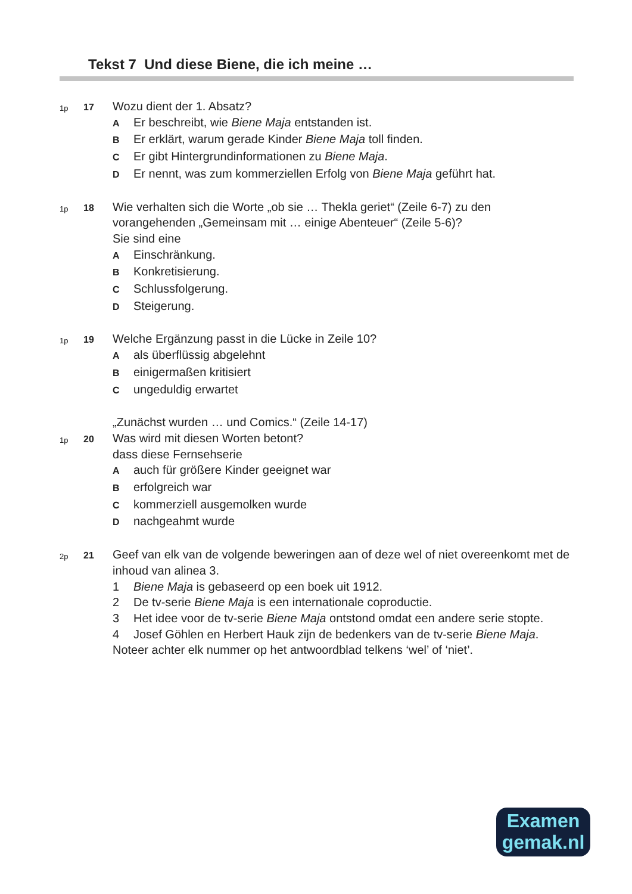Tekst 7 Und diese Biene, die ich meine …
1p
17
Wozu dient der 1. Absatz?
A Er beschreibt, wie Biene Maja entstanden ist.
B Er erklärt, warum gerade Kinder Biene Maja toll finden.
C Er gibt Hintergrundinformationen zu Biene Maja.
D Er nennt, was zum kommerziellen Erfolg von Biene Maja geführt hat.
1p
18
Wie verhalten sich die Worte „ob sie … Thekla geriet“ (Zeile 6-7) zu den vorangehenden „Gemeinsam mit … einige Abenteuer“ (Zeile 5-6)?
Sie sind eine
A Einschränkung.
B Konkretisierung.
C Schlussfolgerung.
D Steigerung.
1p
19
Welche Ergänzung passt in die Lücke in Zeile 10?
Aals überflüssig abgelehnt
Beinigermaßen kritisiert
Cungeduldig erwartet
„Zunächst wurden … und Comics.“ (Zeile 14-17)
1p
20
Was wird mit diesen Worten betont?
dass diese Fernsehserie
Aauch für größere Kinder geeignet war
Berfolgreich war
Ckommerziell ausgemolken wurde
Dnachgeahmt wurde
2p
21
Geef van elk van de volgende beweringen aan of deze wel of niet overeenkomt met de inhoud van alinea 3.
1 Biene Maja is gebaseerd op een boek uit 1912.
2 De tv-serie Biene Maja is een internationale coproductie.
3 Het idee voor de tv-serie Biene Maja ontstond omdat een andere serie stopte.
4 Josef Göhlen en Herbert Hauk zijn de bedenkers van de tv-serie Biene Maja.
Noteer achter elk nummer op het antwoordblad telkens ‘wel’ of ‘niet’.
Examen
gemak.nl